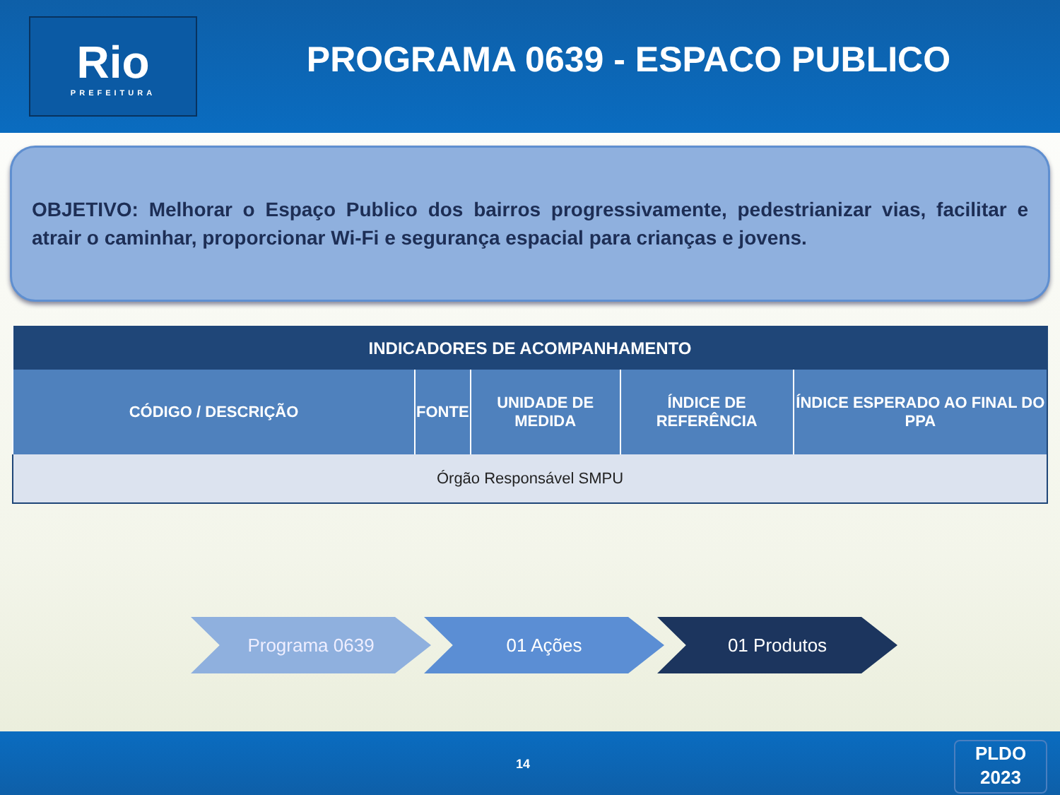Rio
PREFEITURA
PROGRAMA 0639 - ESPACO PUBLICO
OBJETIVO: Melhorar o Espaço Publico dos bairros progressivamente, pedestrianizar vias, facilitar e atrair o caminhar, proporcionar Wi-Fi e segurança espacial para crianças e jovens.
| INDICADORES DE ACOMPANHAMENTO | | | | |
| --- | --- | --- | --- | --- |
| CÓDIGO / DESCRIÇÃO | FONTE | UNIDADE DE MEDIDA | ÍNDICE DE REFERÊNCIA | ÍNDICE ESPERADO AO FINAL DO PPA |
| Órgão Responsável SMPU | | | | |
Programa 0639 01 Ações 01 Produtos
14
PLDO
2023